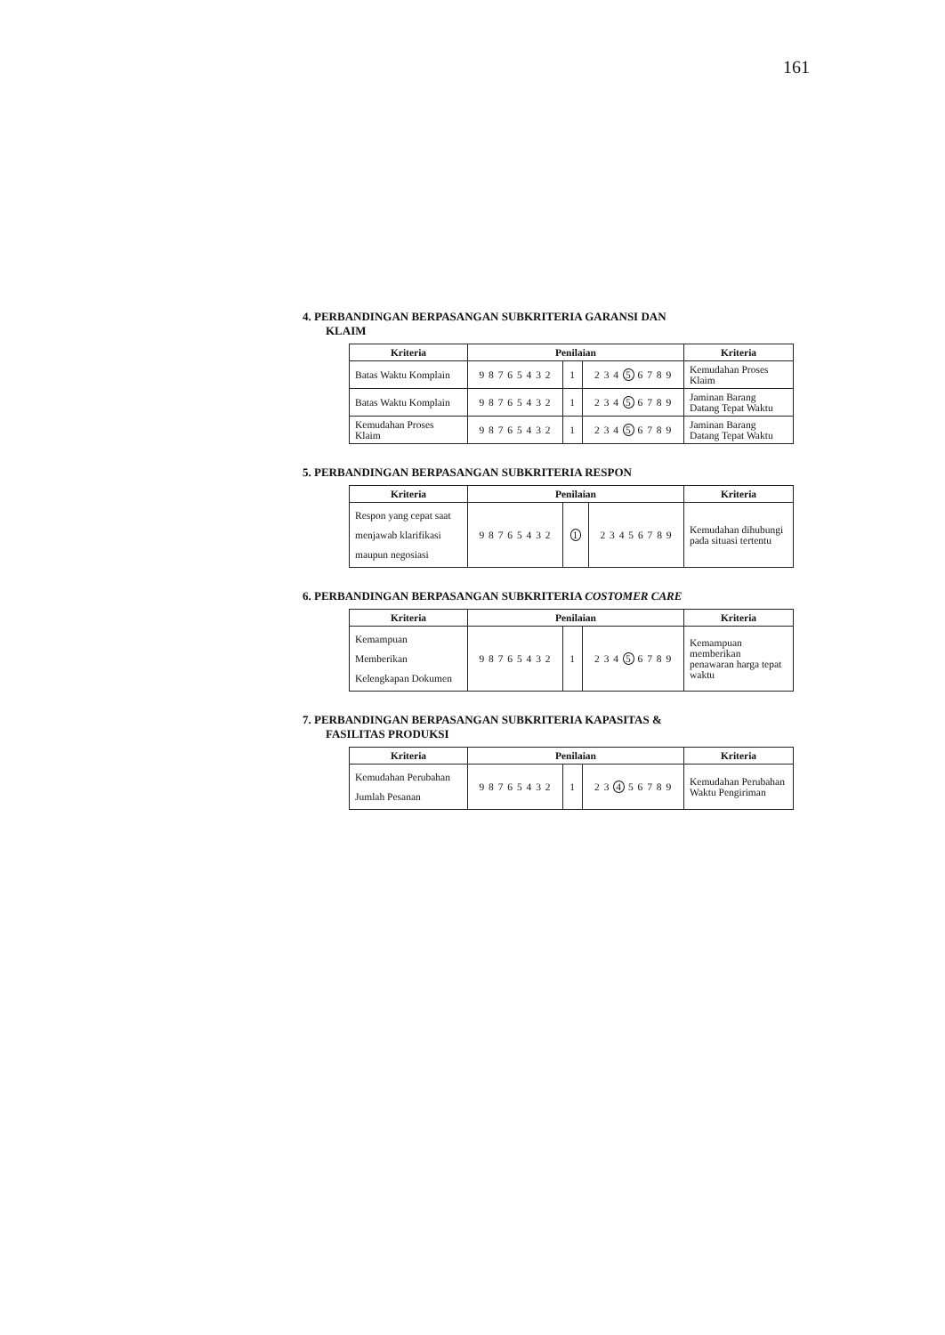161
4. PERBANDINGAN BERPASANGAN SUBKRITERIA GARANSI DAN
KLAIM
| Kriteria | Penilaian | | | Kriteria |
| --- | --- | --- | --- | --- |
| Batas Waktu Komplain | 9 8 7 6 5 4 3 2 | 1 | 2 3 4 5 6 7 8 9 | Kemudahan Proses Klaim |
| Batas Waktu Komplain | 9 8 7 6 5 4 3 2 | 1 | 2 3 4 5 6 7 8 9 | Jaminan Barang Datang Tepat Waktu |
| Kemudahan Proses Klaim | 9 8 7 6 5 4 3 2 | 1 | 2 3 4 5 6 7 8 9 | Jaminan Barang Datang Tepat Waktu |
5. PERBANDINGAN BERPASANGAN SUBKRITERIA RESPON
| Kriteria | Penilaian | | | Kriteria |
| --- | --- | --- | --- | --- |
| Respon yang cepat saat menjawab klarifikasi maupun negosiasi | 9 8 7 6 5 4 3 2 | 1 | 2 3 4 5 6 7 8 9 | Kemudahan dihubungi pada situasi tertentu |
6. PERBANDINGAN BERPASANGAN SUBKRITERIA COSTOMER CARE
| Kriteria | Penilaian | | | Kriteria |
| --- | --- | --- | --- | --- |
| Kemampuan Memberikan Kelengkapan Dokumen | 9 8 7 6 5 4 3 2 | 1 | 2 3 4 5 6 7 8 9 | Kemampuan memberikan penawaran harga tepat waktu |
7. PERBANDINGAN BERPASANGAN SUBKRITERIA KAPASITAS &
FASILITAS PRODUKSI
| Kriteria | Penilaian | | | Kriteria |
| --- | --- | --- | --- | --- |
| Kemudahan Perubahan Jumlah Pesanan | 9 8 7 6 5 4 3 2 | 1 | 2 3 4 5 6 7 8 9 | Kemudahan Perubahan Waktu Pengiriman |